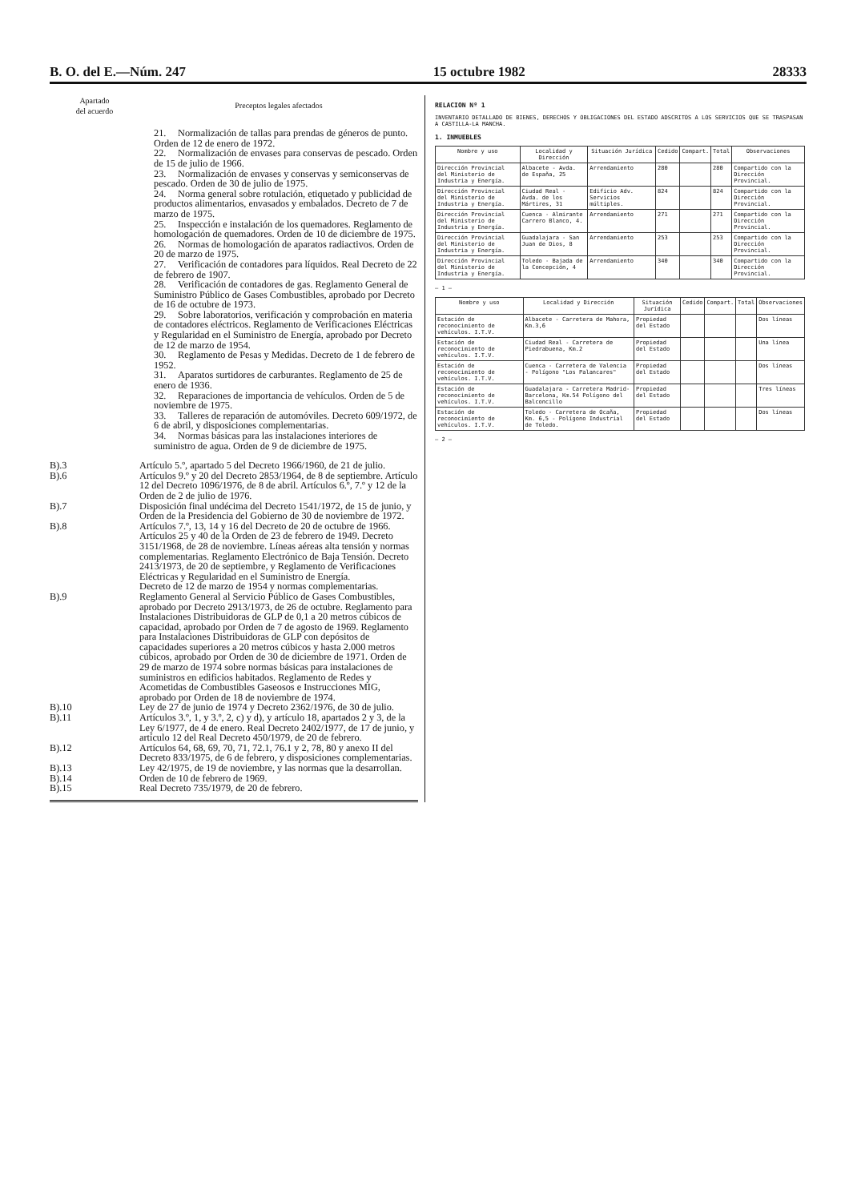B. O. del E.—Núm. 247 15 octubre 1982 28333
| Apartado del acuerdo | Preceptos legales afectados |
| --- | --- |
| | 21. Normalización de tallas para prendas de géneros de punto. Orden de 12 de enero de 1972. 22. Normalización de envases para conservas de pescado. Orden de 15 de julio de 1966. 23. Normalización de envases y conservas y semiconservas de pescado. Orden de 30 de julio de 1975. 24. Norma general sobre rotulación, etiquetado y publicidad de productos alimentarios, envasados y embalados. Decreto de 7 de marzo de 1975. 25. Inspección e instalación de los quemadores. Reglamento de homologación de quemadores. Orden de 10 de diciembre de 1975. 26. Normas de homologación de aparatos radiactivos. Orden de 20 de marzo de 1975. 27. Verificación de contadores para líquidos. Real Decreto de 22 de febrero de 1907. 28. Verificación de contadores de gas. Reglamento General de Suministro Público de Gases Combustibles, aprobado por Decreto de 16 de octubre de 1973. 29. Sobre laboratorios, verificación y comprobación en materia de contadores eléctricos. Reglamento de Verificaciones Eléctricas y Regularidad en el Suministro de Energía, aprobado por Decreto de 12 de marzo de 1954. 30. Reglamento de Pesas y Medidas. Decreto de 1 de febrero de 1952. 31. Aparatos surtidores de carburantes. Reglamento de 25 de enero de 1936. 32. Reparaciones de importancia de vehículos. Orden de 5 de noviembre de 1975. 33. Talleres de reparación de automóviles. Decreto 609/1972, de 6 de abril, y disposiciones complementarias. 34. Normas básicas para las instalaciones interiores de suministro de agua. Orden de 9 de diciembre de 1975. |
| B).3 | Artículo 5.º, apartado 5 del Decreto 1966/1960, de 21 de julio. |
| B).6 | Artículos 9.º y 20 del Decreto 2853/1964, de 8 de septiembre. Artículo 12 del Decreto 1096/1976, de 8 de abril. Artículos 6.º, 7.º y 12 de la Orden de 2 de julio de 1976. |
| B).7 | Disposición final undécima del Decreto 1541/1972, de 15 de junio, y Orden de la Presidencia del Gobierno de 30 de noviembre de 1972. |
| B).8 | Artículos 7.º, 13, 14 y 16 del Decreto de 20 de octubre de 1966. Artículos 25 y 40 de la Orden de 23 de febrero de 1949. Decreto 3151/1968, de 28 de noviembre. Líneas aéreas alta tensión y normas complementarias. Reglamento Electrónico de Baja Tensión. Decreto 2413/1973, de 20 de septiembre, y Reglamento de Verificaciones Eléctricas y Regularidad en el Suministro de Energía. Decreto de 12 de marzo de 1954 y normas complementarias. |
| B).9 | Reglamento General al Servicio Público de Gases Combustibles, aprobado por Decreto 2913/1973, de 26 de octubre. Reglamento para Instalaciones Distribuidoras de GLP de 0,1 a 20 metros cúbicos de capacidad, aprobado por Orden de 7 de agosto de 1969. Reglamento para Instalaciones Distribuidoras de GLP con depósitos de capacidades superiores a 20 metros cúbicos y hasta 2.000 metros cúbicos, aprobado por Orden de 30 de diciembre de 1971. Orden de 29 de marzo de 1974 sobre normas básicas para instalaciones de suministros en edificios habitados. Reglamento de Redes y Acometidas de Combustibles Gaseosos e Instrucciones MIG, aprobado por Orden de 18 de noviembre de 1974. |
| B).10 | Ley de 27 de junio de 1974 y Decreto 2362/1976, de 30 de julio. |
| B).11 | Artículos 3.º, 1, y 3.º, 2, c) y d), y artículo 18, apartados 2 y 3, de la Ley 6/1977, de 4 de enero. Real Decreto 2402/1977, de 17 de junio, y artículo 12 del Real Decreto 450/1979, de 20 de febrero. |
| B).12 | Artículos 64, 68, 69, 70, 71, 72.1, 76.1 y 2, 78, 80 y anexo II del Decreto 833/1975, de 6 de febrero, y disposiciones complementarias. |
| B).13 | Ley 42/1975, de 19 de noviembre, y las normas que la desarrollan. |
| B).14 | Orden de 10 de febrero de 1969. |
| B).15 | Real Decreto 735/1979, de 20 de febrero. |
RELACION Nº 1
INVENTARIO DETALLADO DE BIENES, DERECHOS Y OBLIGACIONES DEL ESTADO ADSCRITOS A LOS SERVICIOS QUE SE TRASPASAN A CASTILLA-LA MANCHA.
1. INMUEBLES
| Nombre y uso | Localidad y Dirección | Situación Jurídica | Cedido | Compart. | Total | Observaciones |
| --- | --- | --- | --- | --- | --- | --- |
| Dirección Provincial del Ministerio de Industria y Energía. | Albacete - Avda. de España, 25 | Arrendamiento | 280 | | 280 | Compartido con la Dirección Provincial. |
| Dirección Provincial del Ministerio de Industria y Energía. | Ciudad Real - Avda. de los Mártires, 31 | Edificio Adv. Servicios múltiples. | 824 | | 824 | Compartido con la Dirección Provincial. |
| Dirección Provincial del Ministerio de Industria y Energía. | Cuenca - Almirante Carrero Blanco, 4. | Arrendamiento | 271 | | 271 | Compartido con la Dirección Provincial. |
| Dirección Provincial del Ministerio de Industria y Energía. | Guadalajara - San Juan de Dios, 8 | Arrendamiento | 253 | | 253 | Compartido con la Dirección Provincial. |
| Dirección Provincial del Ministerio de Industria y Energía. | Toledo - Bajada de la Concepción, 4 | Arrendamiento | 340 | | 340 | Compartido con la Dirección Provincial. |
— 1 —
| Nombre y uso | Localidad y Dirección | Situación Jurídica | Cedido | Compart. | Total | Observaciones |
| --- | --- | --- | --- | --- | --- | --- |
| Estación de reconocimiento de vehículos. I.T.V. | Albacete - Carretera de Mahora, Km.3,6 | Propiedad del Estado | | | | Dos líneas |
| Estación de reconocimiento de vehículos. I.T.V. | Ciudad Real - Carretera de Piedrabuena, Km.2 | Propiedad del Estado | | | | Una línea |
| Estación de reconocimiento de vehículos. I.T.V. | Cuenca - Carretera de Valencia - Polígono "Los Palancares" | Propiedad del Estado | | | | Dos líneas |
| Estación de reconocimiento de vehículos. I.T.V. | Guadalajara - Carretera Madrid-Barcelona, Km.54 Polígono del Balconcillo | Propiedad del Estado | | | | Tres líneas |
| Estación de reconocimiento de vehículos. I.T.V. | Toledo - Carretera de Ocaña, Km. 6,5 - Polígono Industrial de Toledo. | Propiedad del Estado | | | | Dos líneas |
— 2 —